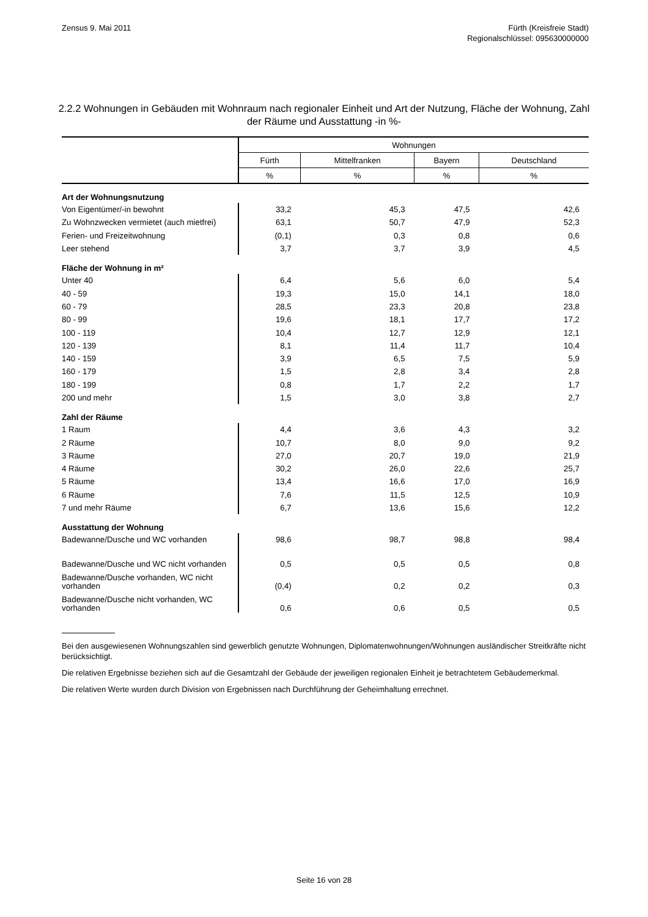Zensus 9. Mai 2011 Fürth (Kreisfreie Stadt)
Regionalschlüssel: 095630000000
2.2.2 Wohnungen in Gebäuden mit Wohnraum nach regionaler Einheit und Art der Nutzung, Fläche der Wohnung, Zahl der Räume und Ausstattung -in %-
| | Wohnungen | | | |
| --- | --- | --- | --- | --- |
| | Fürth | Mittelfranken | Bayern | Deutschland |
| | % | % | % | % |
| Art der Wohnungsnutzung | | | | |
| Von Eigentümer/-in bewohnt | 33,2 | 45,3 | 47,5 | 42,6 |
| Zu Wohnzwecken vermietet (auch mietfrei) | 63,1 | 50,7 | 47,9 | 52,3 |
| Ferien- und Freizeitwohnung | (0,1) | 0,3 | 0,8 | 0,6 |
| Leer stehend | 3,7 | 3,7 | 3,9 | 4,5 |
| Fläche der Wohnung in m² | | | | |
| Unter 40 | 6,4 | 5,6 | 6,0 | 5,4 |
| 40 - 59 | 19,3 | 15,0 | 14,1 | 18,0 |
| 60 - 79 | 28,5 | 23,3 | 20,8 | 23,8 |
| 80 - 99 | 19,6 | 18,1 | 17,7 | 17,2 |
| 100 - 119 | 10,4 | 12,7 | 12,9 | 12,1 |
| 120 - 139 | 8,1 | 11,4 | 11,7 | 10,4 |
| 140 - 159 | 3,9 | 6,5 | 7,5 | 5,9 |
| 160 - 179 | 1,5 | 2,8 | 3,4 | 2,8 |
| 180 - 199 | 0,8 | 1,7 | 2,2 | 1,7 |
| 200 und mehr | 1,5 | 3,0 | 3,8 | 2,7 |
| Zahl der Räume | | | | |
| 1 Raum | 4,4 | 3,6 | 4,3 | 3,2 |
| 2 Räume | 10,7 | 8,0 | 9,0 | 9,2 |
| 3 Räume | 27,0 | 20,7 | 19,0 | 21,9 |
| 4 Räume | 30,2 | 26,0 | 22,6 | 25,7 |
| 5 Räume | 13,4 | 16,6 | 17,0 | 16,9 |
| 6 Räume | 7,6 | 11,5 | 12,5 | 10,9 |
| 7 und mehr Räume | 6,7 | 13,6 | 15,6 | 12,2 |
| Ausstattung der Wohnung | | | | |
| Badewanne/Dusche und WC vorhanden | 98,6 | 98,7 | 98,8 | 98,4 |
| Badewanne/Dusche und WC nicht vorhanden | 0,5 | 0,5 | 0,5 | 0,8 |
| Badewanne/Dusche vorhanden, WC nicht vorhanden | (0,4) | 0,2 | 0,2 | 0,3 |
| Badewanne/Dusche nicht vorhanden, WC vorhanden | 0,6 | 0,6 | 0,5 | 0,5 |
Bei den ausgewiesenen Wohnungszahlen sind gewerblich genutzte Wohnungen, Diplomatenwohnungen/Wohnungen ausländischer Streitkräfte nicht berücksichtigt.
Die relativen Ergebnisse beziehen sich auf die Gesamtzahl der Gebäude der jeweiligen regionalen Einheit je betrachtetem Gebäudemerkmal.
Die relativen Werte wurden durch Division von Ergebnissen nach Durchführung der Geheimhaltung errechnet.
Seite 16 von 28